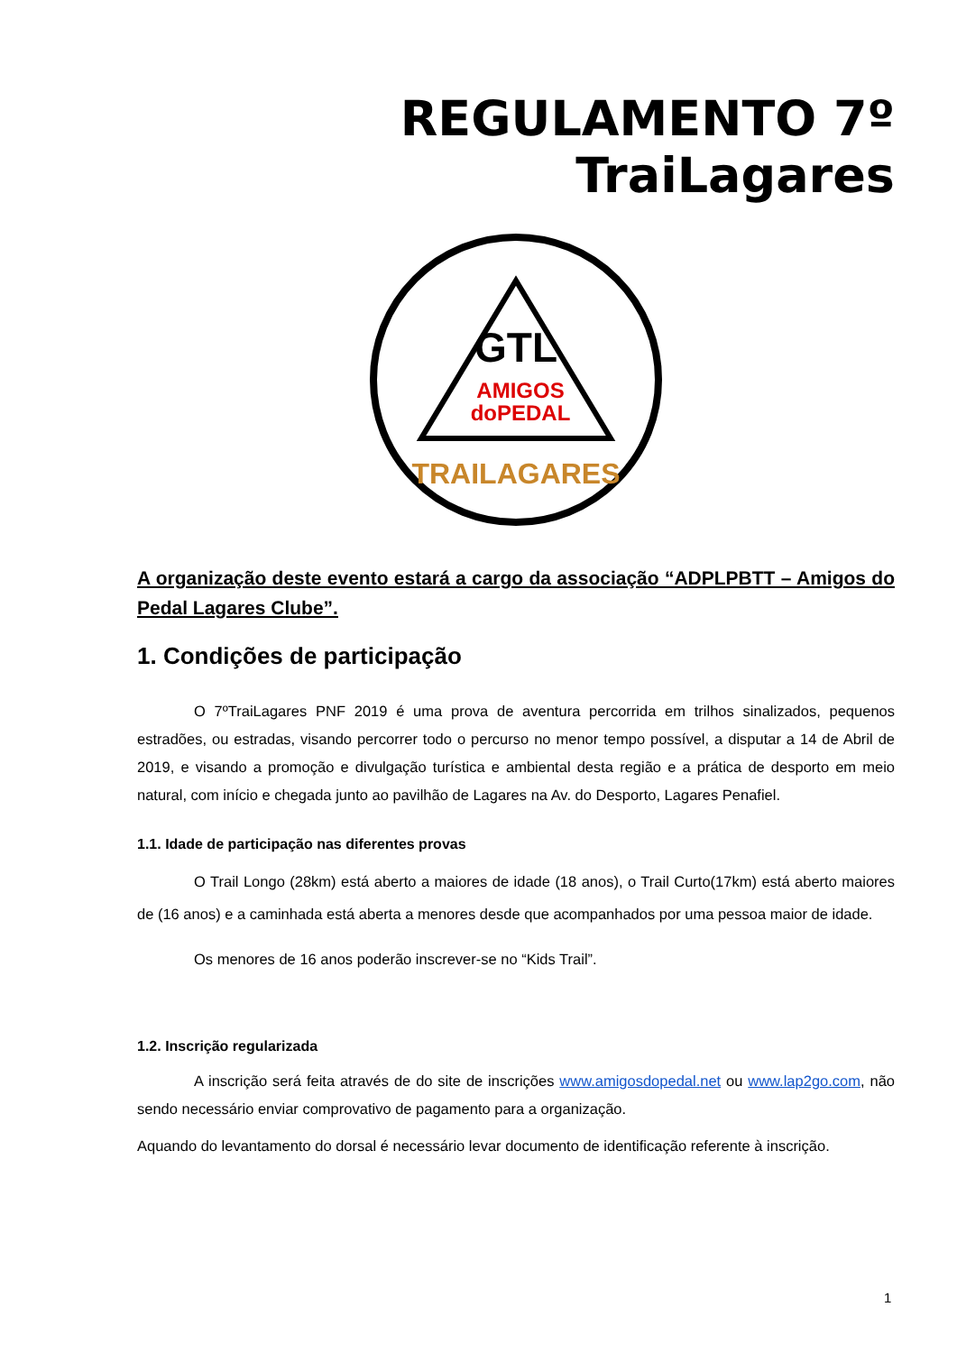REGULAMENTO 7º TraiLagares
GTL
AMIGOS
doPEDAL
TRAILAGARES
A organização deste evento estará a cargo da associação “ADPLPBTT – Amigos do Pedal Lagares Clube”.
1. Condições de participação
O 7ºTraiLagares PNF 2019 é uma prova de aventura percorrida em trilhos sinalizados, pequenos estradões, ou estradas, visando percorrer todo o percurso no menor tempo possível, a disputar a 14 de Abril de 2019, e visando a promoção e divulgação turística e ambiental desta região e a prática de desporto em meio natural, com início e chegada junto ao pavilhão de Lagares na Av. do Desporto, Lagares Penafiel.
1.1. Idade de participação nas diferentes provas
O Trail Longo (28km) está aberto a maiores de idade (18 anos), o Trail Curto(17km) está aberto maiores de (16 anos) e a caminhada está aberta a menores desde que acompanhados por uma pessoa maior de idade.
Os menores de 16 anos poderão inscrever-se no “Kids Trail”.
1.2. Inscrição regularizada
A inscrição será feita através de do site de inscrições www.amigosdopedal.net ou www.lap2go.com, não sendo necessário enviar comprovativo de pagamento para a organização.
Aquando do levantamento do dorsal é necessário levar documento de identificação referente à inscrição.
1